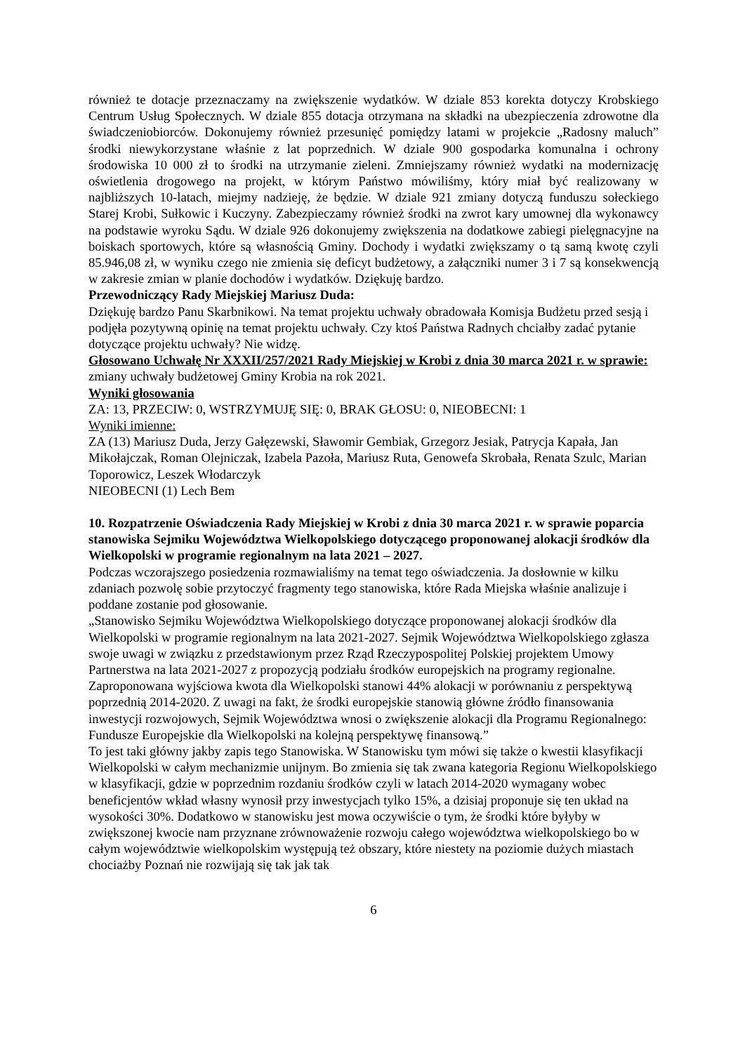również te dotacje przeznaczamy na zwiększenie wydatków. W dziale 853 korekta dotyczy Krobskiego Centrum Usług Społecznych. W dziale 855 dotacja otrzymana na składki na ubezpieczenia zdrowotne dla świadczeniobiorców. Dokonujemy również przesunięć pomiędzy latami w projekcie „Radosny maluch” środki niewykorzystane właśnie z lat poprzednich. W dziale 900 gospodarka komunalna i ochrony środowiska 10 000 zł to środki na utrzymanie zieleni. Zmniejszamy również wydatki na modernizację oświetlenia drogowego na projekt, w którym Państwo mówiliśmy, który miał być realizowany w najbliższych 10-latach, miejmy nadzieję, że będzie. W dziale 921 zmiany dotyczą funduszu sołeckiego Starej Krobi, Sułkowic i Kuczyny. Zabezpieczamy również środki na zwrot kary umownej dla wykonawcy na podstawie wyroku Sądu. W dziale 926 dokonujemy zwiększenia na dodatkowe zabiegi pielęgnacyjne na boiskach sportowych, które są własnością Gminy. Dochody i wydatki zwiększamy o tą samą kwotę czyli 85.946,08 zł, w wyniku czego nie zmienia się deficyt budżetowy, a załączniki numer 3 i 7 są konsekwencją w zakresie zmian w planie dochodów i wydatków. Dziękuję bardzo.
Przewodniczący Rady Miejskiej Mariusz Duda:
Dziękuję bardzo Panu Skarbnikowi. Na temat projektu uchwały obradowała Komisja Budżetu przed sesją i podjęła pozytywną opinię na temat projektu uchwały. Czy ktoś Państwa Radnych chciałby zadać pytanie dotyczące projektu uchwały? Nie widzę.
Głosowano Uchwałę Nr XXXII/257/2021 Rady Miejskiej w Krobi z dnia 30 marca 2021 r. w sprawie: zmiany uchwały budżetowej Gminy Krobia na rok 2021.
Wyniki głosowania
ZA: 13, PRZECIW: 0, WSTRZYMUJĘ SIĘ: 0, BRAK GŁOSU: 0, NIEOBECNI: 1
Wyniki imienne:
ZA (13) Mariusz Duda, Jerzy Gałęzewski, Sławomir Gembiak, Grzegorz Jesiak, Patrycja Kapała, Jan Mikołajczak, Roman Olejniczak, Izabela Pazoła, Mariusz Ruta, Genowefa Skrobała, Renata Szulc, Marian Toporowicz, Leszek Włodarczyk
NIEOBECNI (1) Lech Bem
10. Rozpatrzenie Oświadczenia Rady Miejskiej w Krobi z dnia 30 marca 2021 r. w sprawie poparcia stanowiska Sejmiku Województwa Wielkopolskiego dotyczącego proponowanej alokacji środków dla Wielkopolski w programie regionalnym na lata 2021 – 2027.
Podczas wczorajszego posiedzenia rozmawialiśmy na temat tego oświadczenia. Ja dosłownie w kilku zdaniach pozwolę sobie przytoczyć fragmenty tego stanowiska, które Rada Miejska właśnie analizuje i poddane zostanie pod głosowanie.
„Stanowisko Sejmiku Województwa Wielkopolskiego dotyczące proponowanej alokacji środków dla Wielkopolski w programie regionalnym na lata 2021-2027. Sejmik Województwa Wielkopolskiego zgłasza swoje uwagi w związku z przedstawionym przez Rząd Rzeczypospolitej Polskiej projektem Umowy Partnerstwa na lata 2021-2027 z propozycją podziału środków europejskich na programy regionalne. Zaproponowana wyjściowa kwota dla Wielkopolski stanowi 44% alokacji w porównaniu z perspektywą poprzednią 2014-2020. Z uwagi na fakt, że środki europejskie stanowią główne źródło finansowania inwestycji rozwojowych, Sejmik Województwa wnosi o zwiększenie alokacji dla Programu Regionalnego: Fundusze Europejskie dla Wielkopolski na kolejną perspektywę finansową.”
To jest taki główny jakby zapis tego Stanowiska. W Stanowisku tym mówi się także o kwestii klasyfikacji Wielkopolski w całym mechanizmie unijnym. Bo zmienia się tak zwana kategoria Regionu Wielkopolskiego w klasyfikacji, gdzie w poprzednim rozdaniu środków czyli w latach 2014-2020 wymagany wobec beneficjentów wkład własny wynosił przy inwestycjach tylko 15%, a dzisiaj proponuje się ten układ na wysokości 30%. Dodatkowo w stanowisku jest mowa oczywiście o tym, że środki które byłyby w zwiększonej kwocie nam przyznane zrównoważenie rozwoju całego województwa wielkopolskiego bo w całym województwie wielkopolskim występują też obszary, które niestety na poziomie dużych miastach chociażby Poznań nie rozwijają się tak jak tak
6